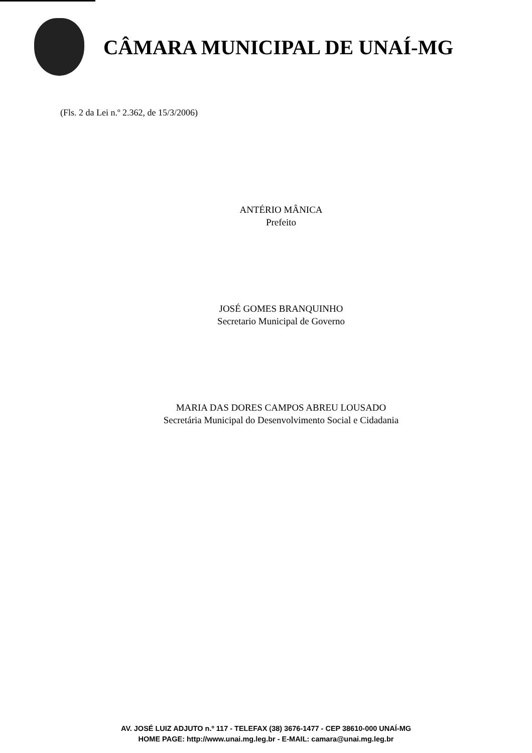CÂMARA MUNICIPAL DE UNAÍ-MG
(Fls. 2 da Lei n.º 2.362, de 15/3/2006)
ANTÉRIO MÂNICA
Prefeito
JOSÉ GOMES BRANQUINHO
Secretario Municipal de Governo
MARIA DAS DORES CAMPOS ABREU LOUSADO
Secretária Municipal do Desenvolvimento Social e Cidadania
AV. JOSÉ LUIZ ADJUTO n.º 117 - TELEFAX (38) 3676-1477 - CEP 38610-000 UNAÍ-MG
HOME PAGE: http://www.unai.mg.leg.br - E-MAIL: camara@unai.mg.leg.br